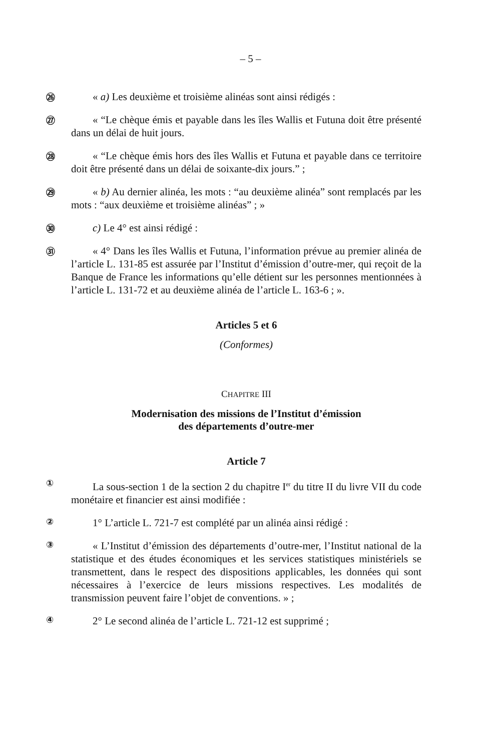– 5 –
㉖
« a) Les deuxième et troisième alinéas sont ainsi rédigés :
㉗
« “Le chèque émis et payable dans les îles Wallis et Futuna doit être présenté dans un délai de huit jours.
㉘
« “Le chèque émis hors des îles Wallis et Futuna et payable dans ce territoire doit être présenté dans un délai de soixante-dix jours.” ;
㉙
« b) Au dernier alinéa, les mots : “au deuxième alinéa” sont remplacés par les mots : “aux deuxième et troisième alinéas” ; »
㉚
c) Le 4° est ainsi rédigé :
㉛
« 4° Dans les îles Wallis et Futuna, l’information prévue au premier alinéa de l’article L. 131-85 est assurée par l’Institut d’émission d’outre-mer, qui reçoit de la Banque de France les informations qu’elle détient sur les personnes mentionnées à l’article L. 131-72 et au deuxième alinéa de l’article L. 163-6 ; ».
Articles 5 et 6
(Conformes)
CHAPITRE III
Modernisation des missions de l’Institut d’émission
des départements d’outre-mer
Article 7
①
La sous-section 1 de la section 2 du chapitre I<sup>er</sup> du titre II du livre VII du code monétaire et financier est ainsi modifiée :
②
1° L’article L. 721-7 est complété par un alinéa ainsi rédigé :
③
« L’Institut d’émission des départements d’outre-mer, l’Institut national de la statistique et des études économiques et les services statistiques ministériels se transmettent, dans le respect des dispositions applicables, les données qui sont nécessaires à l’exercice de leurs missions respectives. Les modalités de transmission peuvent faire l’objet de conventions. » ;
④
2° Le second alinéa de l’article L. 721-12 est supprimé ;